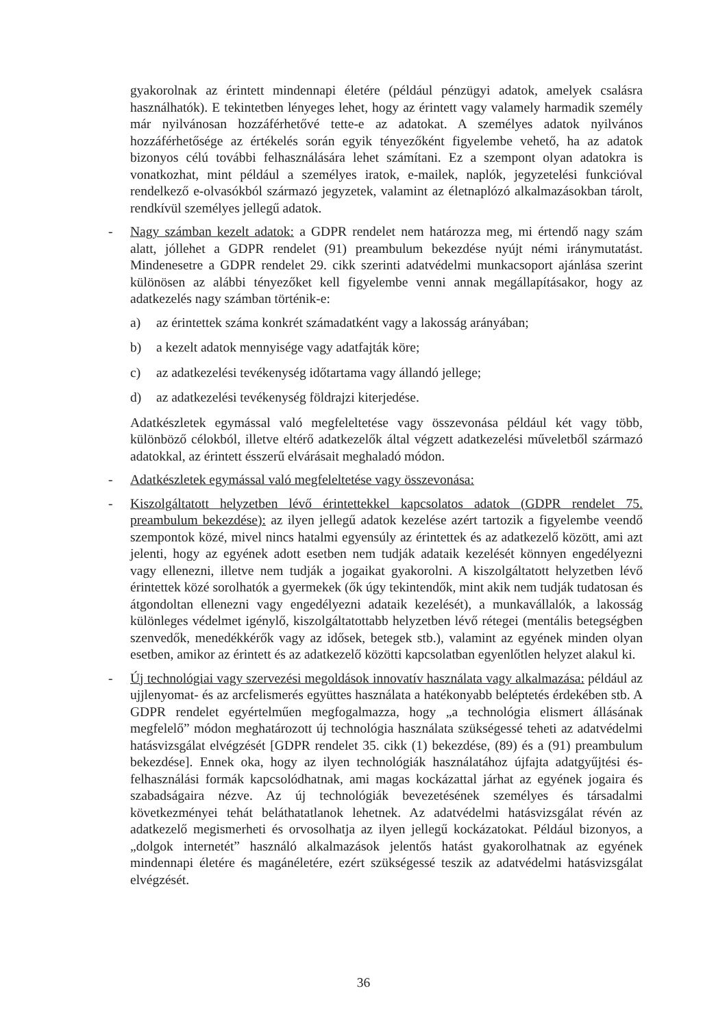gyakorolnak az érintett mindennapi életére (például pénzügyi adatok, amelyek csalásra használhatók). E tekintetben lényeges lehet, hogy az érintett vagy valamely harmadik személy már nyilvánosan hozzáférhetővé tette-e az adatokat. A személyes adatok nyilvános hozzáférhetősége az értékelés során egyik tényezőként figyelembe vehető, ha az adatok bizonyos célú további felhasználására lehet számítani. Ez a szempont olyan adatokra is vonatkozhat, mint például a személyes iratok, e-mailek, naplók, jegyzetelési funkcióval rendelkező e-olvasókból származó jegyzetek, valamint az életnaplózó alkalmazásokban tárolt, rendkívül személyes jellegű adatok.
- Nagy számban kezelt adatok: a GDPR rendelet nem határozza meg, mi értendő nagy szám alatt, jóllehet a GDPR rendelet (91) preambulum bekezdése nyújt némi iránymutatást. Mindenesetre a GDPR rendelet 29. cikk szerinti adatvédelmi munkacsoport ajánlása szerint különösen az alábbi tényezőket kell figyelembe venni annak megállapításakor, hogy az adatkezelés nagy számban történik-e:
a) az érintettek száma konkrét számadatként vagy a lakosság arányában;
b) a kezelt adatok mennyisége vagy adatfajták köre;
c) az adatkezelési tevékenység időtartama vagy állandó jellege;
d) az adatkezelési tevékenység földrajzi kiterjedése.
Adatkészletek egymással való megfeleltetése vagy összevonása például két vagy több, különböző célokból, illetve eltérő adatkezelők által végzett adatkezelési műveletből származó adatokkal, az érintett ésszerű elvárásait meghaladó módon.
- Adatkészletek egymással való megfeleltetése vagy összevonása:
- Kiszolgáltatott helyzetben lévő érintettekkel kapcsolatos adatok (GDPR rendelet 75. preambulum bekezdése): az ilyen jellegű adatok kezelése azért tartozik a figyelembe veendő szempontok közé, mivel nincs hatalmi egyensúly az érintettek és az adatkezelő között, ami azt jelenti, hogy az egyének adott esetben nem tudják adataik kezelését könnyen engedélyezni vagy ellenezni, illetve nem tudják a jogaikat gyakorolni. A kiszolgáltatott helyzetben lévő érintettek közé sorolhatók a gyermekek (ők úgy tekintendők, mint akik nem tudják tudatosan és átgondoltan ellenezni vagy engedélyezni adataik kezelését), a munkavállalók, a lakosság különleges védelmet igénylő, kiszolgáltatottabb helyzetben lévő rétegei (mentális betegségben szenvedők, menedékkérők vagy az idősek, betegek stb.), valamint az egyének minden olyan esetben, amikor az érintett és az adatkezelő közötti kapcsolatban egyenlőtlen helyzet alakul ki.
- Új technológiai vagy szervezési megoldások innovatív használata vagy alkalmazása: például az ujjlenyomat- és az arcfelismerés együttes használata a hatékonyabb beléptetés érdekében stb. A GDPR rendelet egyértelműen megfogalmazza, hogy „a technológia elismert állásának megfelelő” módon meghatározott új technológia használata szükségessé teheti az adatvédelmi hatásvizsgálat elvégzését [GDPR rendelet 35. cikk (1) bekezdése, (89) és a (91) preambulum bekezdése]. Ennek oka, hogy az ilyen technológiák használatához újfajta adatgyűjtési és- felhasználási formák kapcsolódhatnak, ami magas kockázattal járhat az egyének jogaira és szabadságaira nézve. Az új technológiák bevezetésének személyes és társadalmi következményei tehát beláthatatlanok lehetnek. Az adatvédelmi hatásvizsgálat révén az adatkezelő megismerheti és orvosolhatja az ilyen jellegű kockázatokat. Például bizonyos, a „dolgok internetét” használó alkalmazások jelentős hatást gyakorolhatnak az egyének mindennapi életére és magánéletére, ezért szükségessé teszik az adatvédelmi hatásvizsgálat elvégzését.
36